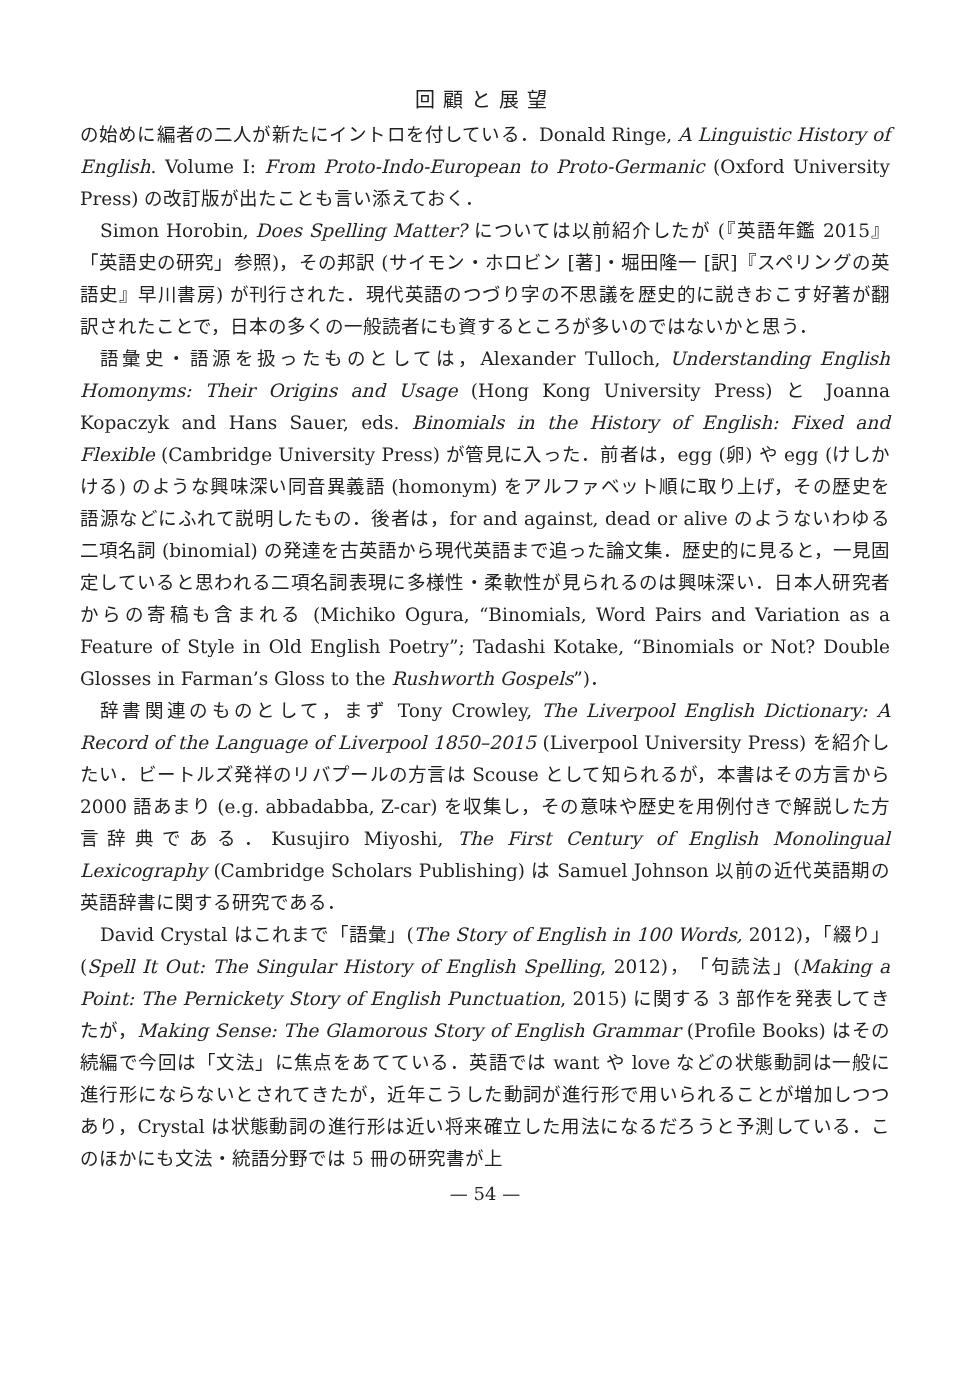回顧と展望
の始めに編者の二人が新たにイントロを付している．Donald Ringe, A Linguistic History of English. Volume I: From Proto-Indo-European to Proto-Germanic (Oxford University Press) の改訂版が出たことも言い添えておく．
Simon Horobin, Does Spelling Matter? については以前紹介したが (『英語年鑑 2015』「英語史の研究」参照)，その邦訳 (サイモン・ホロビン [著]・堀田隆一 [訳]『スペリングの英語史』早川書房) が刊行された．現代英語のつづり字の不思議を歴史的に説きおこす好著が翻訳されたことで，日本の多くの一般読者にも資するところが多いのではないかと思う．
語彙史・語源を扱ったものとしては，Alexander Tulloch, Understanding English Homonyms: Their Origins and Usage (Hong Kong University Press) と Joanna Kopaczyk and Hans Sauer, eds. Binomials in the History of English: Fixed and Flexible (Cambridge University Press) が管見に入った．前者は，egg (卵) や egg (けしかける) のような興味深い同音異義語 (homonym) をアルファベット順に取り上げ，その歴史を語源などにふれて説明したもの．後者は，for and against, dead or alive のようないわゆる二項名詞 (binomial) の発達を古英語から現代英語まで追った論文集．歴史的に見ると，一見固定していると思われる二項名詞表現に多様性・柔軟性が見られるのは興味深い．日本人研究者からの寄稿も含まれる (Michiko Ogura, “Binomials, Word Pairs and Variation as a Feature of Style in Old English Poetry”; Tadashi Kotake, “Binomials or Not? Double Glosses in Farman’s Gloss to the Rushworth Gospels”)．
辞書関連のものとして，まず Tony Crowley, The Liverpool English Dictionary: A Record of the Language of Liverpool 1850–2015 (Liverpool University Press) を紹介したい．ビートルズ発祥のリバプールの方言は Scouse として知られるが，本書はその方言から 2000 語あまり (e.g. abbadabba, Z-car) を収集し，その意味や歴史を用例付きで解説した方言辞典である．Kusujiro Miyoshi, The First Century of English Monolingual Lexicography (Cambridge Scholars Publishing) は Samuel Johnson 以前の近代英語期の英語辞書に関する研究である．
David Crystal はこれまで「語彙」(The Story of English in 100 Words, 2012)，「綴り」(Spell It Out: The Singular History of English Spelling, 2012)，「句読法」(Making a Point: The Pernickety Story of English Punctuation, 2015) に関する 3 部作を発表してきたが，Making Sense: The Glamorous Story of English Grammar (Profile Books) はその続編で今回は「文法」に焦点をあてている．英語では want や love などの状態動詞は一般に進行形にならないとされてきたが，近年こうした動詞が進行形で用いられることが増加しつつあり，Crystal は状態動詞の進行形は近い将来確立した用法になるだろうと予測している．このほかにも文法・統語分野では 5 冊の研究書が上
— 54 —